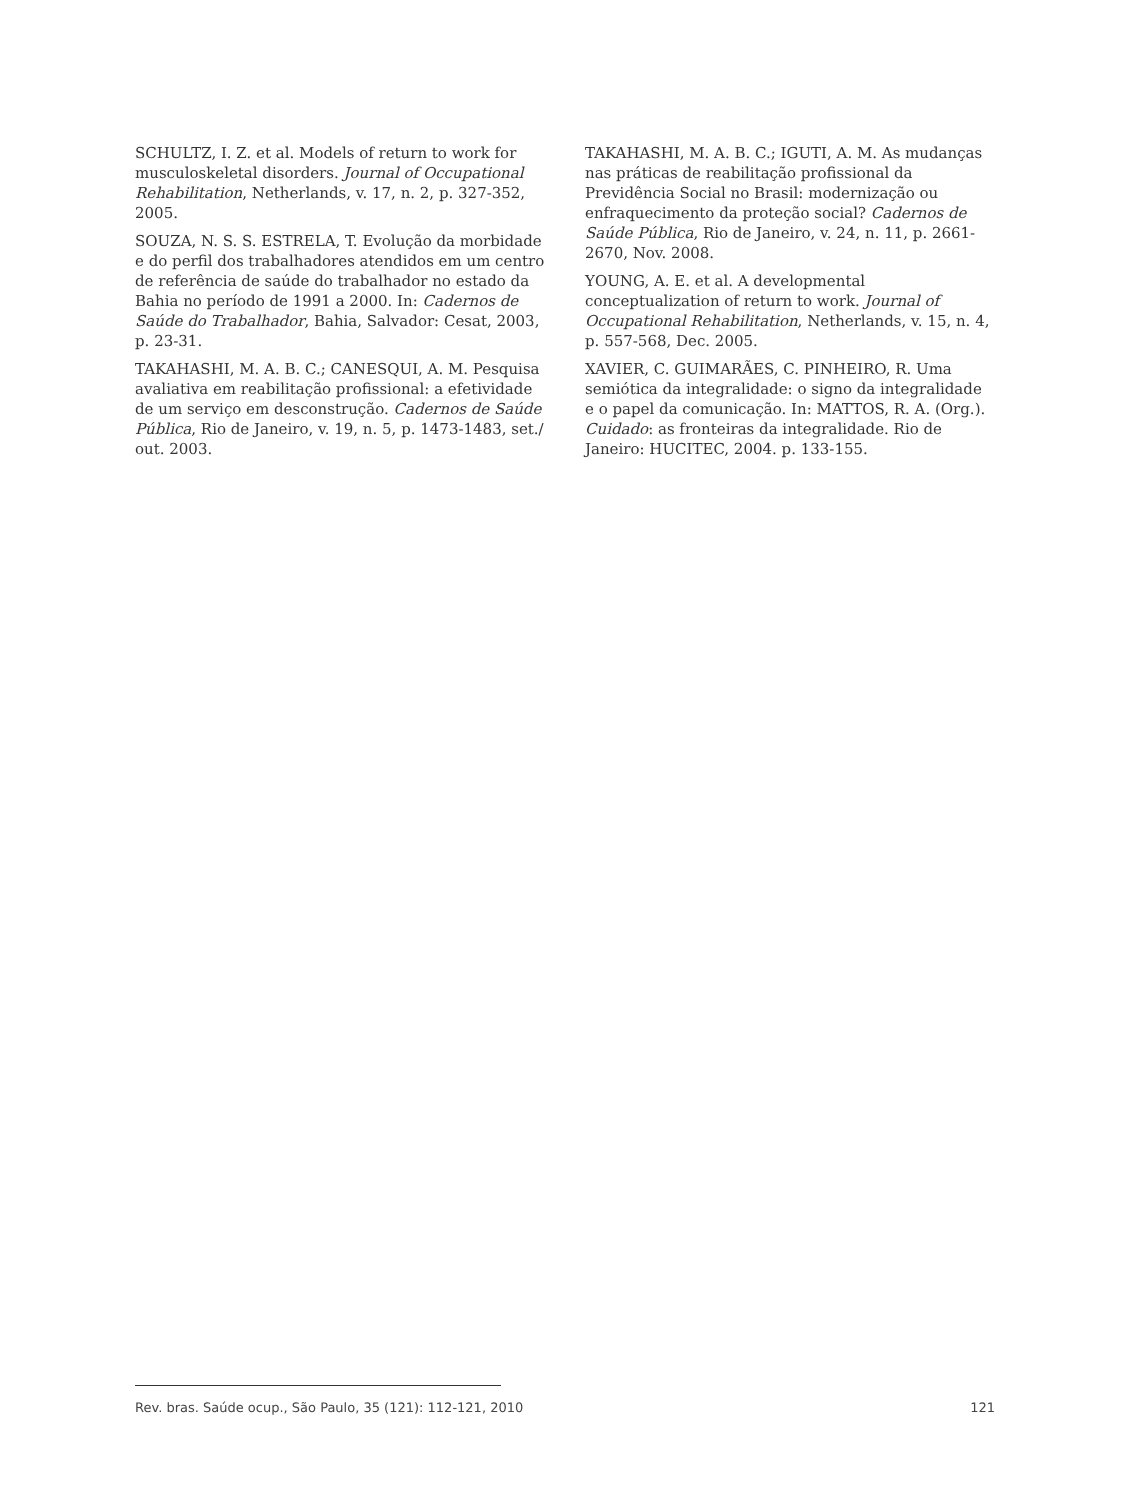SCHULTZ, I. Z. et al. Models of return to work for musculoskeletal disorders. Journal of Occupational Rehabilitation, Netherlands, v. 17, n. 2, p. 327-352, 2005.
SOUZA, N. S. S. ESTRELA, T. Evolução da morbidade e do perfil dos trabalhadores atendidos em um centro de referência de saúde do trabalhador no estado da Bahia no período de 1991 a 2000. In: Cadernos de Saúde do Trabalhador, Bahia, Salvador: Cesat, 2003, p. 23-31.
TAKAHASHI, M. A. B. C.; CANESQUI, A. M. Pesquisa avaliativa em reabilitação profissional: a efetividade de um serviço em desconstrução. Cadernos de Saúde Pública, Rio de Janeiro, v. 19, n. 5, p. 1473-1483, set./ out. 2003.
TAKAHASHI, M. A. B. C.; IGUTI, A. M. As mudanças nas práticas de reabilitação profissional da Previdência Social no Brasil: modernização ou enfraquecimento da proteção social? Cadernos de Saúde Pública, Rio de Janeiro, v. 24, n. 11, p. 2661-2670, Nov. 2008.
YOUNG, A. E. et al. A developmental conceptualization of return to work. Journal of Occupational Rehabilitation, Netherlands, v. 15, n. 4, p. 557-568, Dec. 2005.
XAVIER, C. GUIMARÃES, C. PINHEIRO, R. Uma semiótica da integralidade: o signo da integralidade e o papel da comunicação. In: MATTOS, R. A. (Org.). Cuidado: as fronteiras da integralidade. Rio de Janeiro: HUCITEC, 2004. p. 133-155.
Rev. bras. Saúde ocup., São Paulo, 35 (121): 112-121, 2010 121